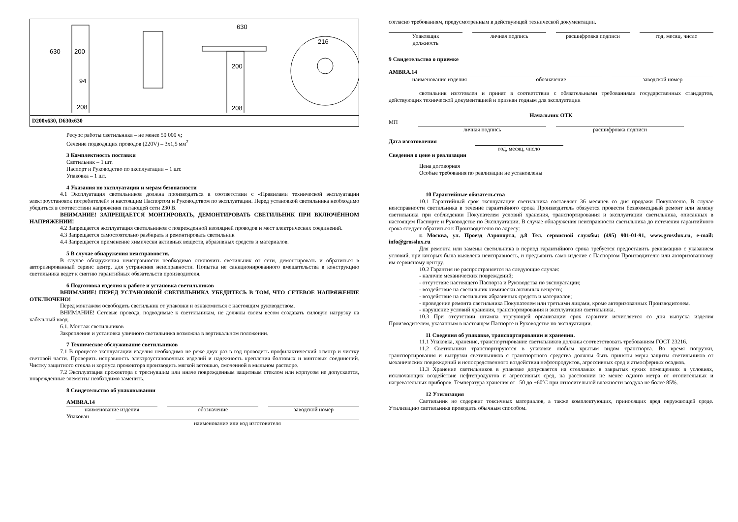200
208
94
630
200
208
216
630
D200x630, D630x630
Ресурс работы светильника – не менее 50 000 ч;
Сечение подводящих проводов (220V) – 3х1,5 мм<sup>2</sup>
3 Комплектность поставки
Светильник – 1 шт.
Паспорт и Руководство по эксплуатации – 1 шт.
Упаковка – 1 шт.
4 Указания по эксплуатации и мерам безопасности
4.1 Эксплуатация светильников должна производиться в соответствии с «Правилами технической эксплуатации электроустановок потребителей» и настоящим Паспортом и Руководством по эксплуатации. Перед установкой светильника необходимо убедиться в соответствии напряжения питающей сети 230 В.
ВНИМАНИЕ! ЗАПРЕЩАЕТСЯ МОНТИРОВАТЬ, ДЕМОНТИРОВАТЬ СВЕТИЛЬНИК ПРИ ВКЛЮЧЁННОМ НАПРЯЖЕНИИ!
4.2 Запрещается эксплуатация светильников с поврежденной изоляцией проводов и мест электрических соединений.
4.3 Запрещается самостоятельно разбирать и ремонтировать светильник
4.4 Запрещается применение химически активных веществ, абразивных средств и материалов.
5 В случае обнаружения неисправности.
В случае обнаружения неисправности необходимо отключить светильник от сети, демонтировать и обратиться в авторизированный сервис центр, для устранения неисправности. Попытка не санкционированного вмешательства в конструкцию светильника ведет к снятию гарантийных обязательств производителя.
6 Подготовка изделия к работе и установка светильников
ВНИМАНИЕ! ПЕРЕД УСТАНОВКОЙ СВЕТИЛЬНИКА УБЕДИТЕСЬ В ТОМ, ЧТО СЕТЕВОЕ НАПРЯЖЕНИЕ ОТКЛЮЧЕНО!
Перед монтажом освободить светильник от упаковки и ознакомиться с настоящим руководством.
ВНИМАНИЕ! Сетевые провода, подводимые к светильникам, не должны своим весом создавать силовую нагрузку на кабельный ввод.
6.1. Монтаж светильников
Закрепление и установка уличного светильника возможна в вертикальном положении.
7 Техническое обслуживание светильников
7.1 В процессе эксплуатации изделия необходимо не реже двух раз в год проводить профилактический осмотр и чистку световой части. Проверить исправность электроустановочных изделий и надежность крепления болтовых и винтовых соединений. Чистку защитного стекла и корпуса прожектора производить мягкой ветошью, смоченной в мыльном растворе.
7.2 Эксплуатация прожектора с треснувшим или иначе поврежденным защитным стеклом или корпусом не допускается, поврежденные элементы необходимо заменить.
8 Свидетельство об упаковывании
AMBRA.14
наименование изделия обозначение заводской номер
Упакован
наименование или код изготовителя
согласно требованиям, предусмотренным в действующей технической документации.
Упаковщик
должность
личная подпись расшифровка подписи год, месяц, число
9 Свидетельство о приемке
AMBRA.14
наименование изделия обозначение заводской номер
светильник изготовлен и принят в соответствии с обязательными требованиями государственных стандартов, действующих технической документацией и признан годным для эксплуатации
Начальник ОТК
МП
личная подпись расшифровка подписи
Дата изготовления
год, месяц, число
Сведения о цене и реализации
Цена договорная
Особые требования по реализации не установлены
10 Гарантийные обязательства
10.1 Гарантийный срок эксплуатации светильника составляет 36 месяцев со дня продажи Покупателю. В случае неисправности светильника в течение гарантийного срока Производитель обязуется провести безвозмездный ремонт или замену светильника при соблюдении Покупателем условий хранения, транспортирования и эксплуатации светильника, описанных в настоящем Паспорте и Руководстве по Эксплуатации. В случае обнаружения неисправности светильника до истечения гарантийного срока следует обратиться к Производителю по адресу:
г. Москва, ул. Проезд Аэропорта, д.8 Тел. сервисной службы: (495) 901-01-91, www.grosslux.ru, e-mail: info@grosslux.ru
Для ремонта или замены светильника в период гарантийного срока требуется предоставить рекламацию с указанием условий, при которых была выявлена неисправность, и предъявить само изделие с Паспортом Производителю или авторизованному им сервисному центру.
10.2 Гарантия не распространяется на следующие случаи:
- наличие механических повреждений;
- отсутствие настоящего Паспорта и Руководства по эксплуатации;
- воздействие на светильник химически активных веществ;
- воздействие на светильник абразивных средств и материалов;
- проведение ремонта светильника Покупателем или третьими лицами, кроме авторизованных Производителем.
- нарушение условий хранения, транспортирования и эксплуатации светильника.
10.3 При отсутствии штампа торгующей организации срок гарантии исчисляется со дня выпуска изделия Производителем, указанным в настоящем Паспорте и Руководстве по эксплуатации.
11 Сведения об упаковке, транспортировании и хранении.
11.1 Упаковка, хранение, транспортирование светильников должны соответствовать требованиям ГОСТ 23216.
11.2 Светильники транспортируются в упаковке любым крытым видом транспорта. Во время погрузки, транспортирования и выгрузки светильников с транспортного средства должны быть приняты меры защиты светильников от механических повреждений и непосредственного воздействия нефтепродуктов, агрессивных сред и атмосферных осадков.
11.3 Хранение светильников в упаковке допускается на стеллажах в закрытых сухих помещениях в условиях, исключающих воздействие нефтепродуктов и агрессивных сред, на расстоянии не менее одного метра от отопительных и нагревательных приборов. Температура хранения от –50 до +60ºС при относительной влажности воздуха не более 85%.
12 Утилизация
Светильник не содержит токсичных материалов, а также комплектующих, приносящих вред окружающей среде. Утилизацию светильника проводить обычным способом.